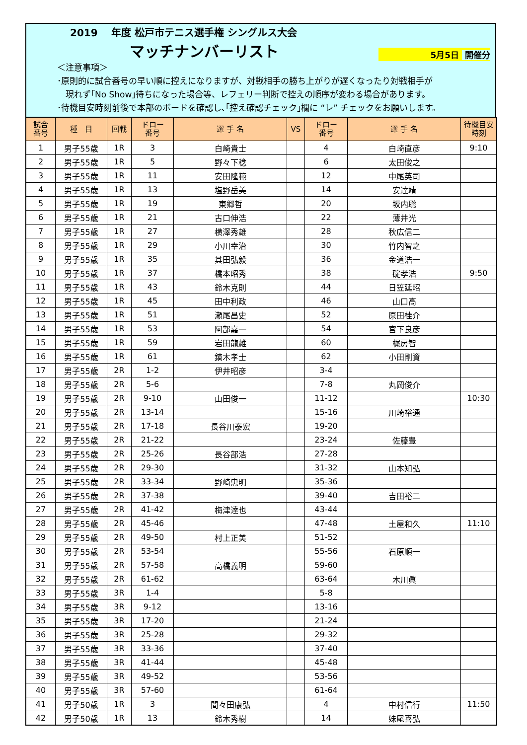2019　 年度 松戸市テニス選手権 シングルス大会
マッチナンバーリスト
5月5日 開催分
＜注意事項＞
･原則的に試合番号の早い順に控えになりますが、対戦相手の勝ち上がりが遅くなったり対戦相手が
　現れず｢No Show｣待ちになった場合等、レフェリー判断で控えの順序が変わる場合があります。
･待機目安時刻前後で本部のボードを確認し､｢控え確認チェック｣欄に “レ” チェックをお願いします。
| 試合 番号 | 種 目 | 回戦 | ドロー 番号 | 選 手 名 | VS | ドロー 番号 | 選 手 名 | 待機目安 時刻 |
| --- | --- | --- | --- | --- | --- | --- | --- | --- |
| 1 | 男子55歳 | 1R | 3 | 白崎貴士 | | 4 | 白崎直彦 | 9:10 |
| 2 | 男子55歳 | 1R | 5 | 野々下稔 | | 6 | 太田俊之 | |
| 3 | 男子55歳 | 1R | 11 | 安田隆範 | | 12 | 中尾英司 | |
| 4 | 男子55歳 | 1R | 13 | 塩野岳美 | | 14 | 安達靖 | |
| 5 | 男子55歳 | 1R | 19 | 東郷哲 | | 20 | 坂内聡 | |
| 6 | 男子55歳 | 1R | 21 | 古口伸浩 | | 22 | 薄井光 | |
| 7 | 男子55歳 | 1R | 27 | 横澤秀雄 | | 28 | 秋広信二 | |
| 8 | 男子55歳 | 1R | 29 | 小川幸治 | | 30 | 竹内智之 | |
| 9 | 男子55歳 | 1R | 35 | 其田弘毅 | | 36 | 金道浩一 | |
| 10 | 男子55歳 | 1R | 37 | 橋本昭秀 | | 38 | 碇孝浩 | 9:50 |
| 11 | 男子55歳 | 1R | 43 | 鈴木克則 | | 44 | 日笠延昭 | |
| 12 | 男子55歳 | 1R | 45 | 田中利政 | | 46 | 山口高 | |
| 13 | 男子55歳 | 1R | 51 | 瀬尾昌史 | | 52 | 原田桂介 | |
| 14 | 男子55歳 | 1R | 53 | 阿部嘉一 | | 54 | 宮下良彦 | |
| 15 | 男子55歳 | 1R | 59 | 岩田龍雄 | | 60 | 梶房智 | |
| 16 | 男子55歳 | 1R | 61 | 鏑木孝士 | | 62 | 小田剛資 | |
| 17 | 男子55歳 | 2R | 1-2 | 伊井昭彦 | | 3-4 | | |
| 18 | 男子55歳 | 2R | 5-6 | | | 7-8 | 丸岡俊介 | |
| 19 | 男子55歳 | 2R | 9-10 | 山田俊一 | | 11-12 | | 10:30 |
| 20 | 男子55歳 | 2R | 13-14 | | | 15-16 | 川崎裕通 | |
| 21 | 男子55歳 | 2R | 17-18 | 長谷川泰宏 | | 19-20 | | |
| 22 | 男子55歳 | 2R | 21-22 | | | 23-24 | 佐藤豊 | |
| 23 | 男子55歳 | 2R | 25-26 | 長谷部浩 | | 27-28 | | |
| 24 | 男子55歳 | 2R | 29-30 | | | 31-32 | 山本知弘 | |
| 25 | 男子55歳 | 2R | 33-34 | 野崎忠明 | | 35-36 | | |
| 26 | 男子55歳 | 2R | 37-38 | | | 39-40 | 吉田裕二 | |
| 27 | 男子55歳 | 2R | 41-42 | 梅津達也 | | 43-44 | | |
| 28 | 男子55歳 | 2R | 45-46 | | | 47-48 | 土屋和久 | 11:10 |
| 29 | 男子55歳 | 2R | 49-50 | 村上正美 | | 51-52 | | |
| 30 | 男子55歳 | 2R | 53-54 | | | 55-56 | 石原順一 | |
| 31 | 男子55歳 | 2R | 57-58 | 高橋義明 | | 59-60 | | |
| 32 | 男子55歳 | 2R | 61-62 | | | 63-64 | 木川眞 | |
| 33 | 男子55歳 | 3R | 1-4 | | | 5-8 | | |
| 34 | 男子55歳 | 3R | 9-12 | | | 13-16 | | |
| 35 | 男子55歳 | 3R | 17-20 | | | 21-24 | | |
| 36 | 男子55歳 | 3R | 25-28 | | | 29-32 | | |
| 37 | 男子55歳 | 3R | 33-36 | | | 37-40 | | |
| 38 | 男子55歳 | 3R | 41-44 | | | 45-48 | | |
| 39 | 男子55歳 | 3R | 49-52 | | | 53-56 | | |
| 40 | 男子55歳 | 3R | 57-60 | | | 61-64 | | |
| 41 | 男子50歳 | 1R | 3 | 間々田康弘 | | 4 | 中村信行 | 11:50 |
| 42 | 男子50歳 | 1R | 13 | 鈴木秀樹 | | 14 | 妹尾喜弘 | |